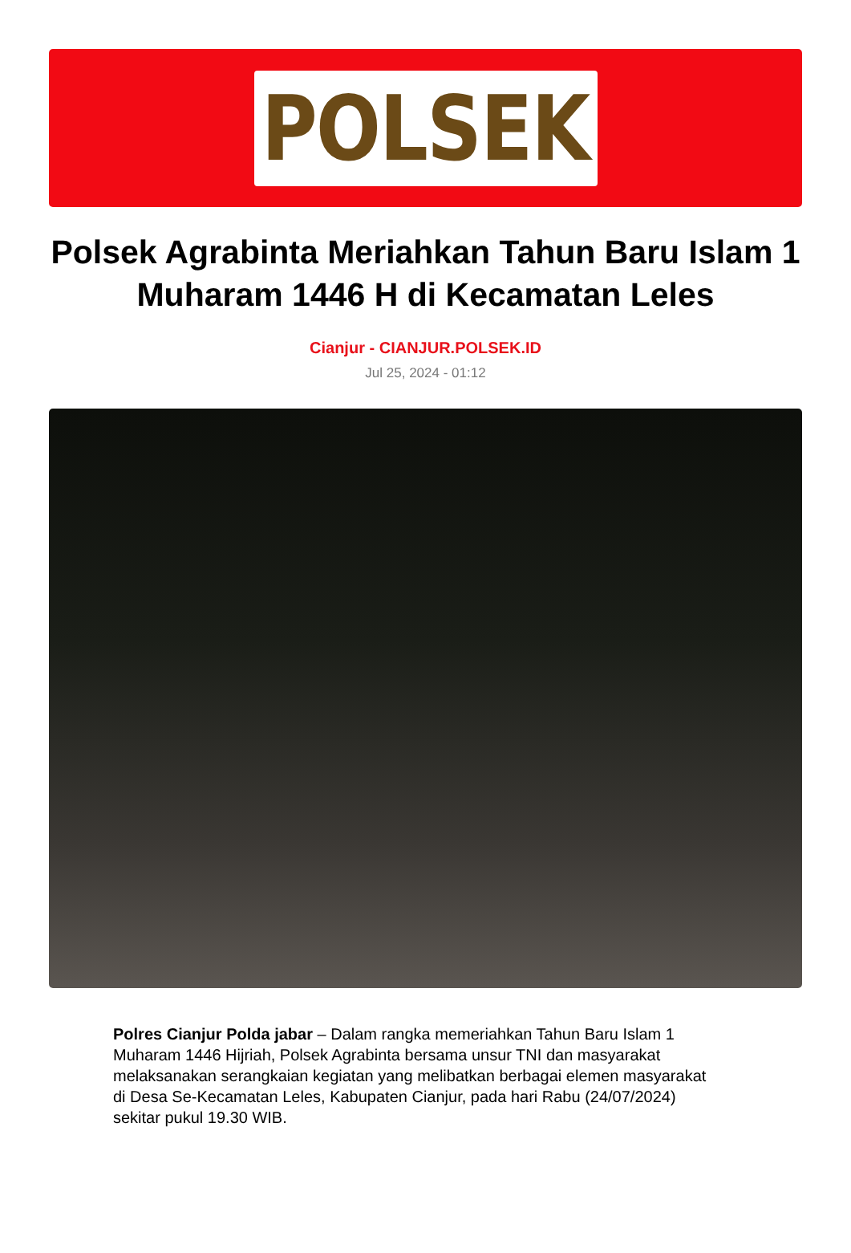POLSEK
Polsek Agrabinta Meriahkan Tahun Baru Islam 1 Muharam 1446 H di Kecamatan Leles
Cianjur - CIANJUR.POLSEK.ID
Jul 25, 2024 - 01:12
Polres Cianjur Polda jabar – Dalam rangka memeriahkan Tahun Baru Islam 1 Muharam 1446 Hijriah, Polsek Agrabinta bersama unsur TNI dan masyarakat melaksanakan serangkaian kegiatan yang melibatkan berbagai elemen masyarakat di Desa Se-Kecamatan Leles, Kabupaten Cianjur, pada hari Rabu (24/07/2024) sekitar pukul 19.30 WIB.